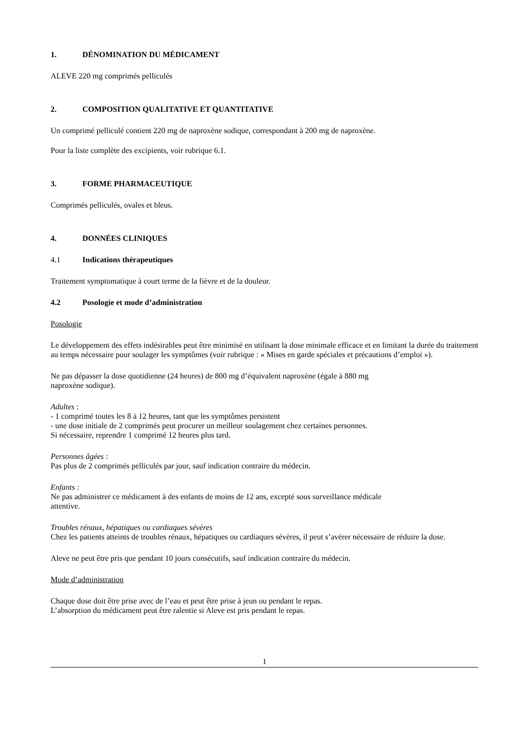1. DÉNOMINATION DU MÉDICAMENT
ALEVE 220 mg comprimés pelliculés
2. COMPOSITION QUALITATIVE ET QUANTITATIVE
Un comprimé pelliculé contient 220 mg de naproxène sodique, correspondant à 200 mg de naproxène.
Pour la liste complète des excipients, voir rubrique 6.1.
3. FORME PHARMACEUTIQUE
Comprimés pelliculés, ovales et bleus.
4. DONNÉES CLINIQUES
4.1 Indications thérapeutiques
Traitement symptomatique à court terme de la fièvre et de la douleur.
4.2 Posologie et mode d’administration
Posologie
Le développement des effets indésirables peut être minimisé en utilisant la dose minimale efficace et en limitant la durée du traitement au temps nécessaire pour soulager les symptômes (voir rubrique : « Mises en garde spéciales et précautions d’emploi »).
Ne pas dépasser la dose quotidienne (24 heures) de 800 mg d’équivalent naproxène (égale à 880 mg
naproxène sodique).
Adultes :
- 1 comprimé toutes les 8 à 12 heures, tant que les symptômes persistent
- une dose initiale de 2 comprimés peut procurer un meilleur soulagement chez certaines personnes.
Si nécessaire, reprendre 1 comprimé 12 heures plus tard.
Personnes âgées :
Pas plus de 2 comprimés pelliculés par jour, sauf indication contraire du médecin.
Enfants :
Ne pas administrer ce médicament à des enfants de moins de 12 ans, excepté sous surveillance médicale
attentive.
Troubles rénaux, hépatiques ou cardiaques sévères
Chez les patients atteints de troubles rénaux, hépatiques ou cardiaques sévères, il peut s’avérer nécessaire de réduire la dose.
Aleve ne peut être pris que pendant 10 jours consécutifs, sauf indication contraire du médecin.
Mode d’administration
Chaque dose doit être prise avec de l’eau et peut être prise à jeun ou pendant le repas.
L’absorption du médicament peut être ralentie si Aleve est pris pendant le repas.
1